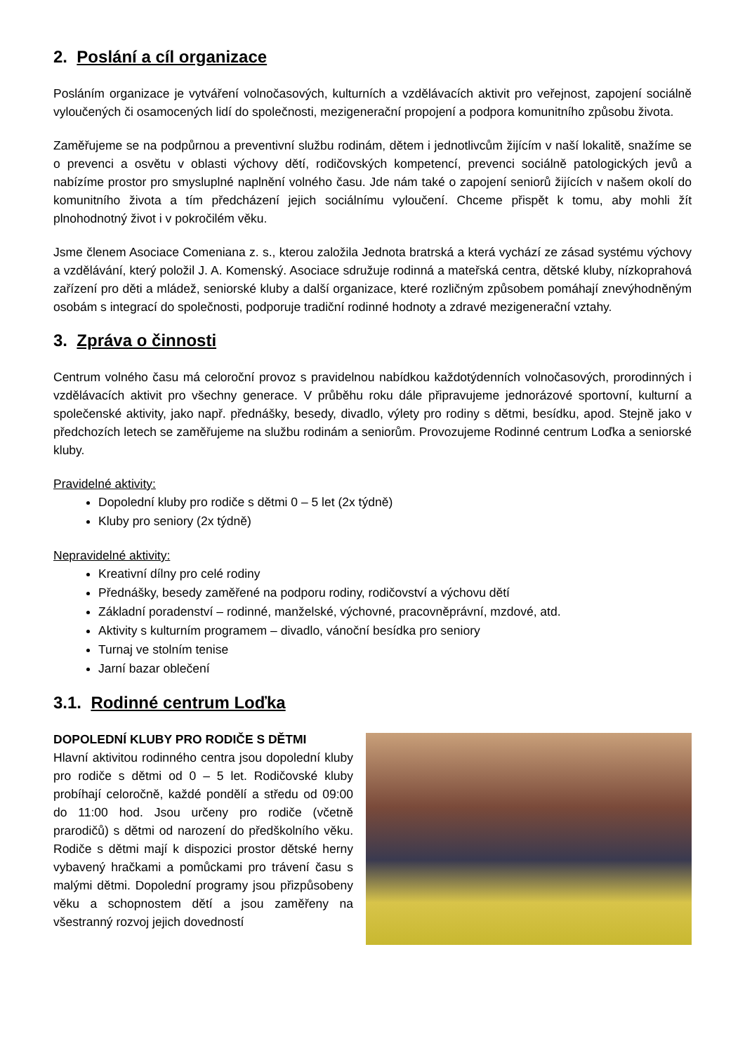2. Poslání a cíl organizace
Posláním organizace je vytváření volnočasových, kulturních a vzdělávacích aktivit pro veřejnost, zapojení sociálně vyloučených či osamocených lidí do společnosti, mezigenerační propojení a podpora komunitního způsobu života.
Zaměřujeme se na podpůrnou a preventivní službu rodinám, dětem i jednotlivcům žijícím v naší lokalitě, snažíme se o prevenci a osvětu v oblasti výchovy dětí, rodičovských kompetencí, prevenci sociálně patologických jevů a nabízíme prostor pro smysluplné naplnění volného času. Jde nám také o zapojení seniorů žijících v našem okolí do komunitního života a tím předcházení jejich sociálnímu vyloučení. Chceme přispět k tomu, aby mohli žít plnohodnotný život i v pokročilém věku.
Jsme členem Asociace Comeniana z. s., kterou založila Jednota bratrská a která vychází ze zásad systému výchovy a vzdělávání, který položil J. A. Komenský. Asociace sdružuje rodinná a mateřská centra, dětské kluby, nízkoprahová zařízení pro děti a mládež, seniorské kluby a další organizace, které rozličným způsobem pomáhají znevýhodněným osobám s integrací do společnosti, podporuje tradiční rodinné hodnoty a zdravé mezigenerační vztahy.
3. Zpráva o činnosti
Centrum volného času má celoroční provoz s pravidelnou nabídkou každotýdenních volnočasových, prorodinných i vzdělávacích aktivit pro všechny generace. V průběhu roku dále připravujeme jednorázové sportovní, kulturní a společenské aktivity, jako např. přednášky, besedy, divadlo, výlety pro rodiny s dětmi, besídku, apod. Stejně jako v předchozích letech se zaměřujeme na službu rodinám a seniorům. Provozujeme Rodinné centrum Loďka a seniorské kluby.
Pravidelné aktivity:
Dopolední kluby pro rodiče s dětmi 0 – 5 let (2x týdně)
Kluby pro seniory (2x týdně)
Nepravidelné aktivity:
Kreativní dílny pro celé rodiny
Přednášky, besedy zaměřené na podporu rodiny, rodičovství a výchovu dětí
Základní poradenství – rodinné, manželské, výchovné, pracovněprávní, mzdové, atd.
Aktivity s kulturním programem – divadlo, vánoční besídka pro seniory
Turnaj ve stolním tenise
Jarní bazar oblečení
3.1. Rodinné centrum Loďka
DOPOLEDNÍ KLUBY PRO RODIČE S DĚTMI
Hlavní aktivitou rodinného centra jsou dopolední kluby pro rodiče s dětmi od 0 – 5 let. Rodičovské kluby probíhají celoročně, každé pondělí a středu od 09:00 do 11:00 hod. Jsou určeny pro rodiče (včetně prarodičů) s dětmi od narození do předškolního věku. Rodiče s dětmi mají k dispozici prostor dětské herny vybavený hračkami a pomůckami pro trávení času s malými dětmi. Dopolední programy jsou přizpůsobeny věku a schopnostem dětí a jsou zaměřeny na všestranný rozvoj jejich dovedností